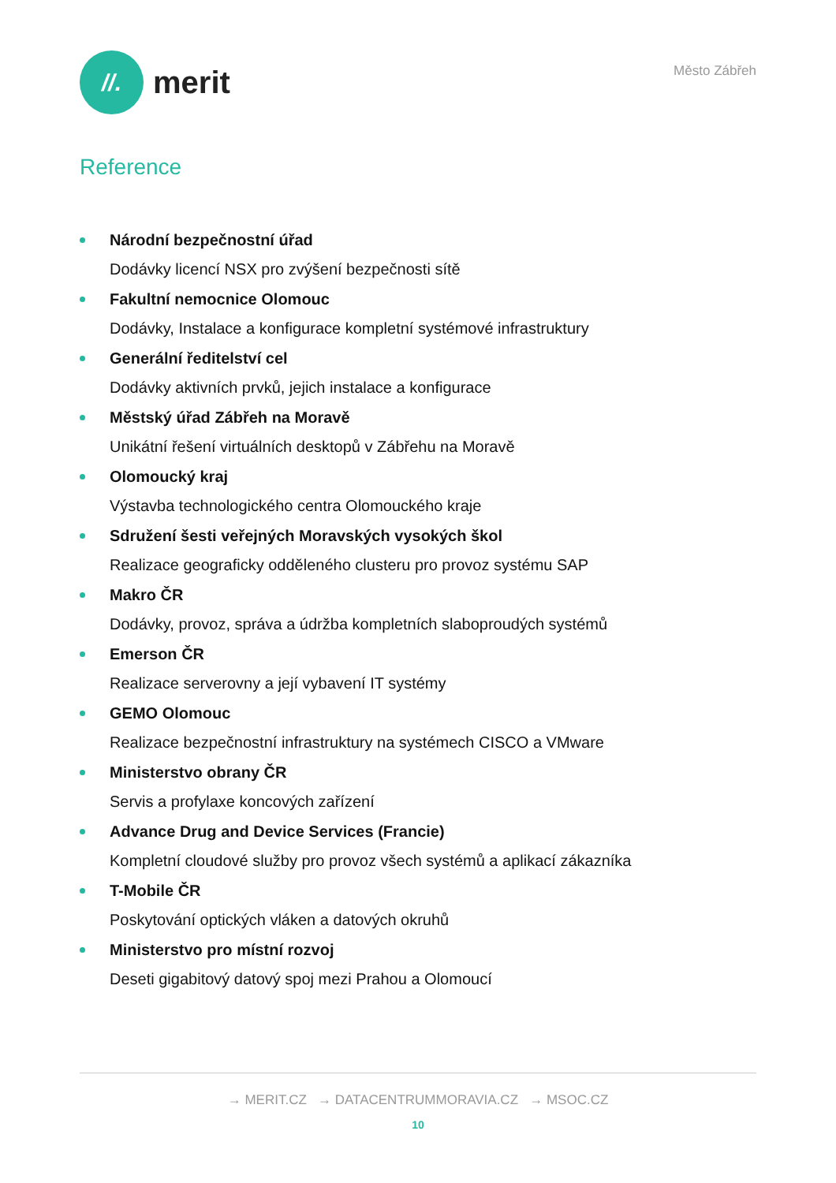//.
merit
Město Zábřeh
Reference
Národní bezpečnostní úřad
Dodávky licencí NSX pro zvýšení bezpečnosti sítě
Fakultní nemocnice Olomouc
Dodávky, Instalace a konfigurace kompletní systémové infrastruktury
Generální ředitelství cel
Dodávky aktivních prvků, jejich instalace a konfigurace
Městský úřad Zábřeh na Moravě
Unikátní řešení virtuálních desktopů v Zábřehu na Moravě
Olomoucký kraj
Výstavba technologického centra Olomouckého kraje
Sdružení šesti veřejných Moravských vysokých škol
Realizace geograficky odděleného clusteru pro provoz systému SAP
Makro ČR
Dodávky, provoz, správa a údržba kompletních slaboproudých systémů
Emerson ČR
Realizace serverovny a její vybavení IT systémy
GEMO Olomouc
Realizace bezpečnostní infrastruktury na systémech CISCO a VMware
Ministerstvo obrany ČR
Servis a profylaxe koncových zařízení
Advance Drug and Device Services (Francie)
Kompletní cloudové služby pro provoz všech systémů a aplikací zákazníka
T-Mobile ČR
Poskytování optických vláken a datových okruhů
Ministerstvo pro místní rozvoj
Deseti gigabitový datový spoj mezi Prahou a Olomoucí
→ MERIT.CZ → DATACENTRUMMORAVIA.CZ → MSOC.CZ
10